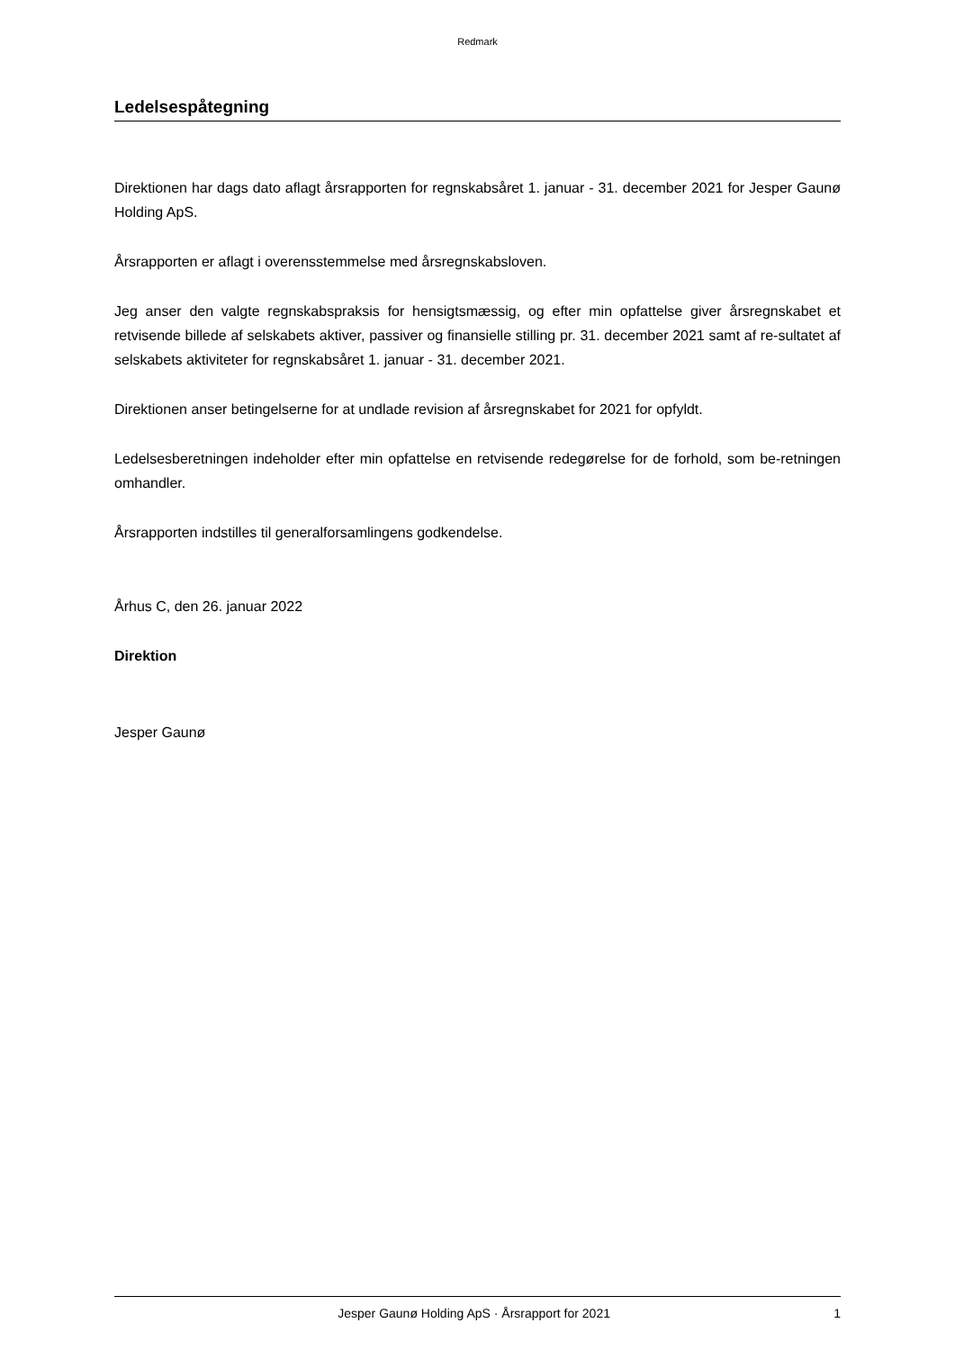Redmark
Ledelsespåtegning
Direktionen har dags dato aflagt årsrapporten for regnskabsåret 1. januar - 31. december 2021 for Jesper Gaunø Holding ApS.
Årsrapporten er aflagt i overensstemmelse med årsregnskabsloven.
Jeg anser den valgte regnskabspraksis for hensigtsmæssig, og efter min opfattelse giver årsregnskabet et retvisende billede af selskabets aktiver, passiver og finansielle stilling pr. 31. december 2021 samt af re-sultatet af selskabets aktiviteter for regnskabsåret 1. januar - 31. december 2021.
Direktionen anser betingelserne for at undlade revision af årsregnskabet for 2021 for opfyldt.
Ledelsesberetningen indeholder efter min opfattelse en retvisende redegørelse for de forhold, som be-retningen omhandler.
Årsrapporten indstilles til generalforsamlingens godkendelse.
Århus C, den 26. januar 2022
Direktion
Jesper Gaunø
Jesper Gaunø Holding ApS · Årsrapport for 2021 1